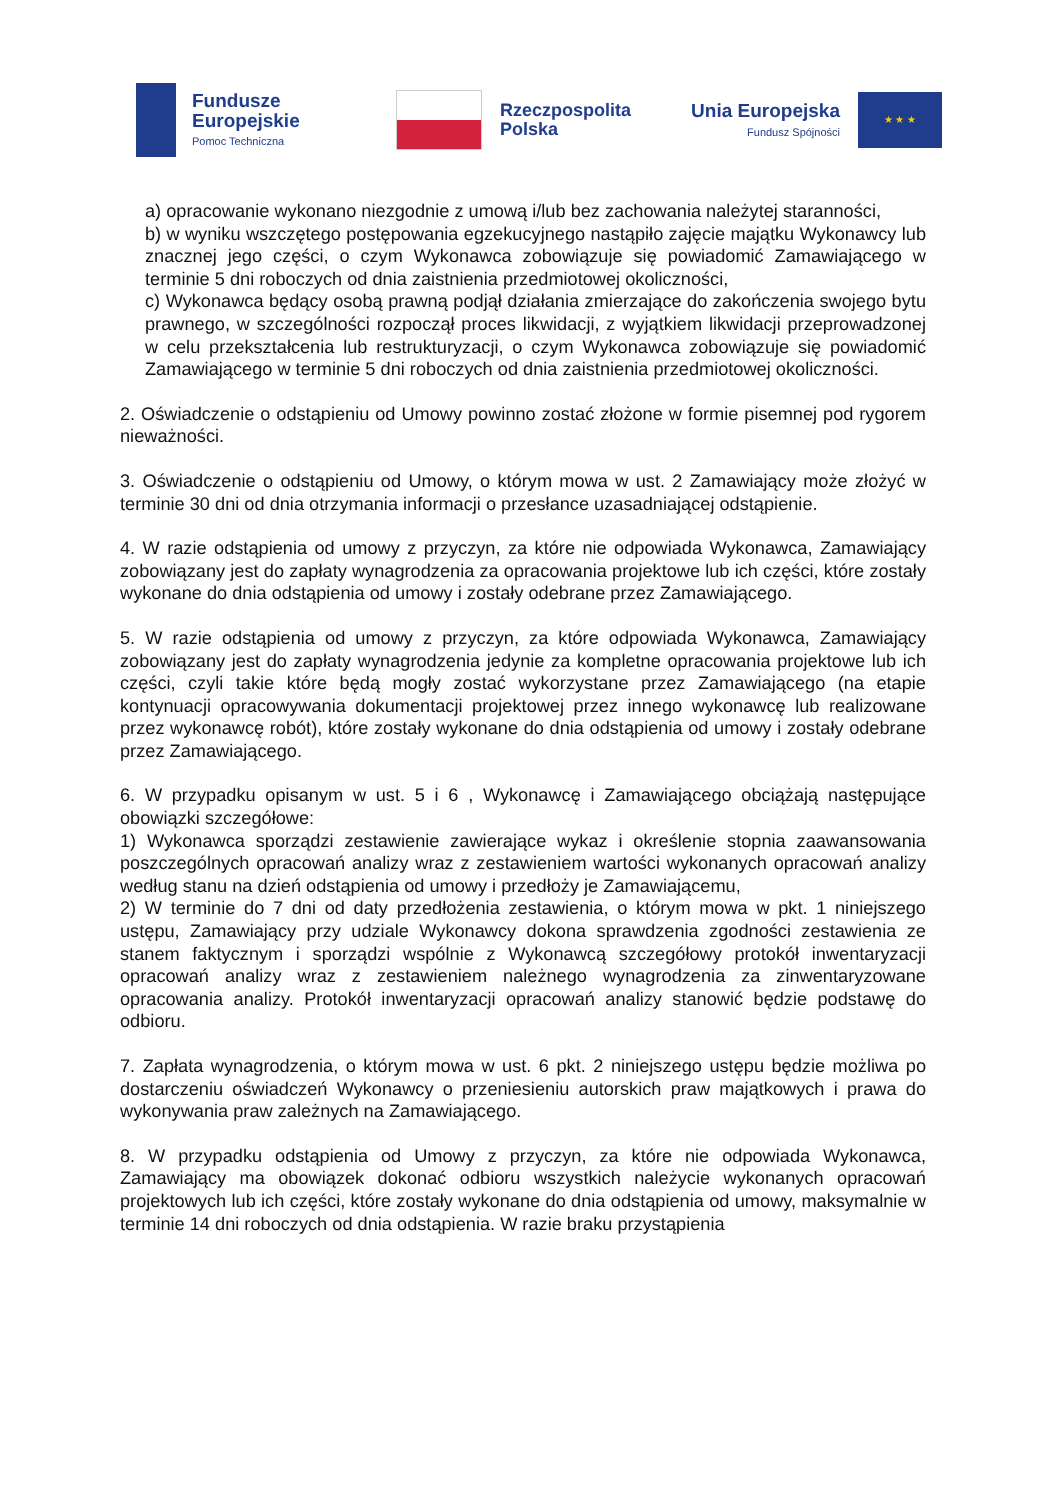Fundusze
Europejskie
Pomoc Techniczna
Rzeczpospolita
Polska
Unia Europejska
Fundusz Spójności
★ ★ ★
a) opracowanie wykonano niezgodnie z umową i/lub bez zachowania należytej staranności,
b) w wyniku wszczętego postępowania egzekucyjnego nastąpiło zajęcie majątku Wykonawcy lub znacznej jego części, o czym Wykonawca zobowiązuje się powiadomić Zamawiającego w terminie 5 dni roboczych od dnia zaistnienia przedmiotowej okoliczności,
c) Wykonawca będący osobą prawną podjął działania zmierzające do zakończenia swojego bytu prawnego, w szczególności rozpoczął proces likwidacji, z wyjątkiem likwidacji przeprowadzonej w celu przekształcenia lub restrukturyzacji, o czym Wykonawca zobowiązuje się powiadomić Zamawiającego w terminie 5 dni roboczych od dnia zaistnienia przedmiotowej okoliczności.
2. Oświadczenie o odstąpieniu od Umowy powinno zostać złożone w formie pisemnej pod rygorem nieważności.
3. Oświadczenie o odstąpieniu od Umowy, o którym mowa w ust. 2 Zamawiający może złożyć w terminie 30 dni od dnia otrzymania informacji o przesłance uzasadniającej odstąpienie.
4. W razie odstąpienia od umowy z przyczyn, za które nie odpowiada Wykonawca, Zamawiający zobowiązany jest do zapłaty wynagrodzenia za opracowania projektowe lub ich części, które zostały wykonane do dnia odstąpienia od umowy i zostały odebrane przez Zamawiającego.
5. W razie odstąpienia od umowy z przyczyn, za które odpowiada Wykonawca, Zamawiający zobowiązany jest do zapłaty wynagrodzenia jedynie za kompletne opracowania projektowe lub ich części, czyli takie które będą mogły zostać wykorzystane przez Zamawiającego (na etapie kontynuacji opracowywania dokumentacji projektowej przez innego wykonawcę lub realizowane przez wykonawcę robót), które zostały wykonane do dnia odstąpienia od umowy i zostały odebrane przez Zamawiającego.
6. W przypadku opisanym w ust. 5 i 6 , Wykonawcę i Zamawiającego obciążają następujące obowiązki szczegółowe:
1) Wykonawca sporządzi zestawienie zawierające wykaz i określenie stopnia zaawansowania poszczególnych opracowań analizy wraz z zestawieniem wartości wykonanych opracowań analizy według stanu na dzień odstąpienia od umowy i przedłoży je Zamawiającemu,
2) W terminie do 7 dni od daty przedłożenia zestawienia, o którym mowa w pkt. 1 niniejszego ustępu, Zamawiający przy udziale Wykonawcy dokona sprawdzenia zgodności zestawienia ze stanem faktycznym i sporządzi wspólnie z Wykonawcą szczegółowy protokół inwentaryzacji opracowań analizy wraz z zestawieniem należnego wynagrodzenia za zinwentaryzowane opracowania analizy. Protokół inwentaryzacji opracowań analizy stanowić będzie podstawę do odbioru.
7. Zapłata wynagrodzenia, o którym mowa w ust. 6 pkt. 2 niniejszego ustępu będzie możliwa po dostarczeniu oświadczeń Wykonawcy o przeniesieniu autorskich praw majątkowych i prawa do wykonywania praw zależnych na Zamawiającego.
8. W przypadku odstąpienia od Umowy z przyczyn, za które nie odpowiada Wykonawca, Zamawiający ma obowiązek dokonać odbioru wszystkich należycie wykonanych opracowań projektowych lub ich części, które zostały wykonane do dnia odstąpienia od umowy, maksymalnie w terminie 14 dni roboczych od dnia odstąpienia. W razie braku przystąpienia